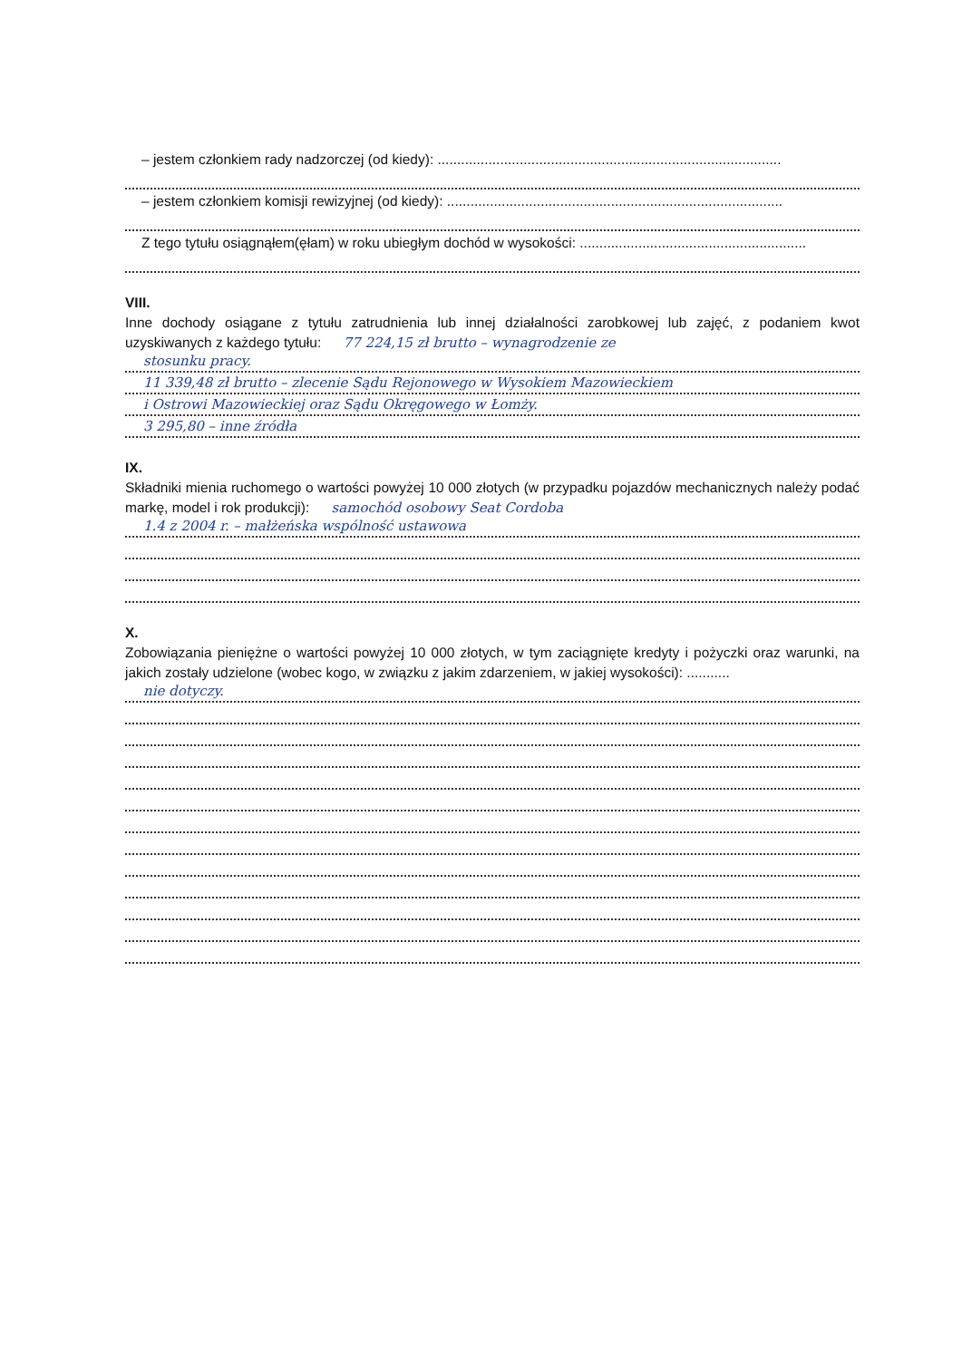– jestem członkiem rady nadzorczej (od kiedy): ........................................................................................
– jestem członkiem komisji rewizyjnej (od kiedy): ......................................................................................
Z tego tytułu osiągnąłem(ęłam) w roku ubiegłym dochód w wysokości: ..........................................................
VIII.
Inne dochody osiągane z tytułu zatrudnienia lub innej działalności zarobkowej lub zajęć, z podaniem kwot uzyskiwanych z każdego tytułu: 77 224,15 zł brutto – wynagrodzenie ze
stosunku pracy.
11 339,48 zł brutto – zlecenie Sądu Rejonowego w Wysokiem Mazowieckiem
i Ostrowi Mazowieckiej oraz Sądu Okręgowego w Łomży.
3 295,80 – inne źródła
IX.
Składniki mienia ruchomego o wartości powyżej 10 000 złotych (w przypadku pojazdów mechanicznych należy podać markę, model i rok produkcji): samochód osobowy Seat Cordoba
1.4 z 2004 r. – małżeńska wspólność ustawowa
X.
Zobowiązania pieniężne o wartości powyżej 10 000 złotych, w tym zaciągnięte kredyty i pożyczki oraz warunki, na jakich zostały udzielone (wobec kogo, w związku z jakim zdarzeniem, w jakiej wysokości): ...........
nie dotyczy.